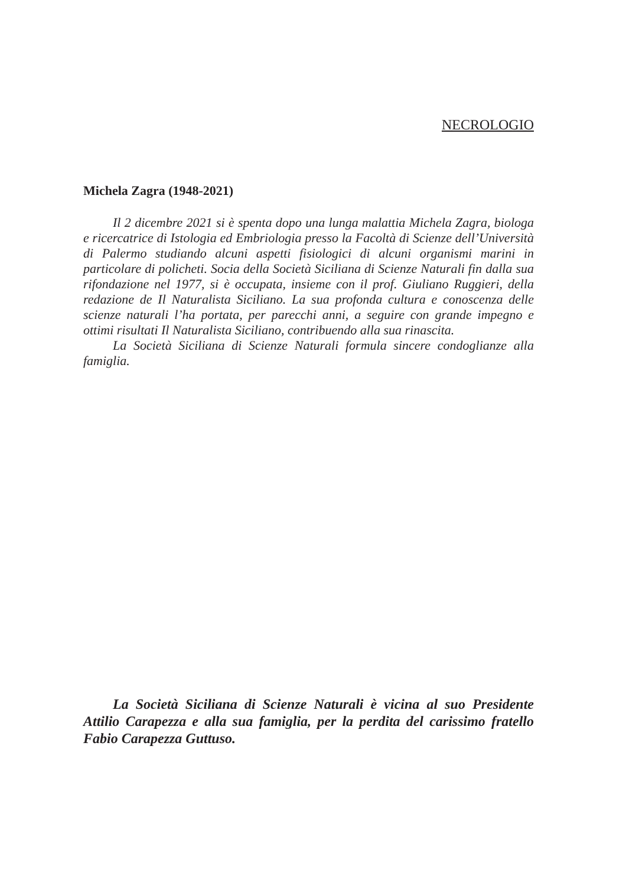NECROLOGIO
Michela Zagra (1948-2021)
Il 2 dicembre 2021 si è spenta dopo una lunga malattia Michela Zagra, biologa e ricercatrice di Istologia ed Embriologia presso la Facoltà di Scienze dell’Università di Palermo studiando alcuni aspetti fisiologici di alcuni organismi marini in particolare di policheti. Socia della Società Siciliana di Scienze Naturali fin dalla sua rifondazione nel 1977, si è occupata, insieme con il prof. Giuliano Ruggieri, della redazione de Il Naturalista Siciliano. La sua profonda cultura e conoscenza delle scienze naturali l’ha portata, per parecchi anni, a seguire con grande impegno e ottimi risultati Il Naturalista Siciliano, contribuendo alla sua rinascita.
La Società Siciliana di Scienze Naturali formula sincere condoglianze alla famiglia.
La Società Siciliana di Scienze Naturali è vicina al suo Presidente Attilio Carapezza e alla sua famiglia, per la perdita del carissimo fratello Fabio Carapezza Guttuso.